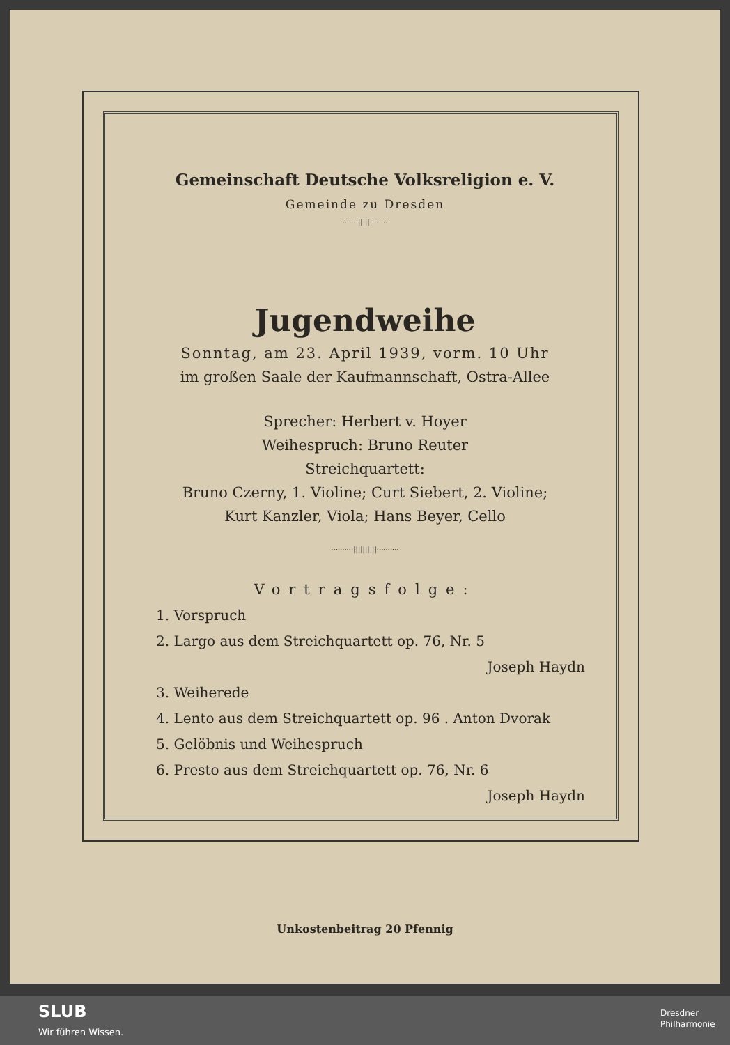Gemeinschaft Deutsche Volksreligion e. V.
Gemeinde zu Dresden
·······||||||·······
Jugendweihe
Sonntag, am 23. April 1939, vorm. 10 Uhr
im großen Saale der Kaufmannschaft, Ostra-Allee
Sprecher: Herbert v. Hoyer
Weihespruch: Bruno Reuter
Streichquartett:
Bruno Czerny, 1. Violine; Curt Siebert, 2. Violine;
Kurt Kanzler, Viola; Hans Beyer, Cello
··········||||||||||··········
Vortragsfolge:
1. Vorspruch
2. Largo aus dem Streichquartett op. 76, Nr. 5
Joseph Haydn
3. Weiherede
4. Lento aus dem Streichquartett op. 96 . Anton Dvorak
5. Gelöbnis und Weihespruch
6. Presto aus dem Streichquartett op. 76, Nr. 6
Joseph Haydn
Unkostenbeitrag 20 Pfennig
SLUB
Wir führen Wissen.
Dresdner
Philharmonie